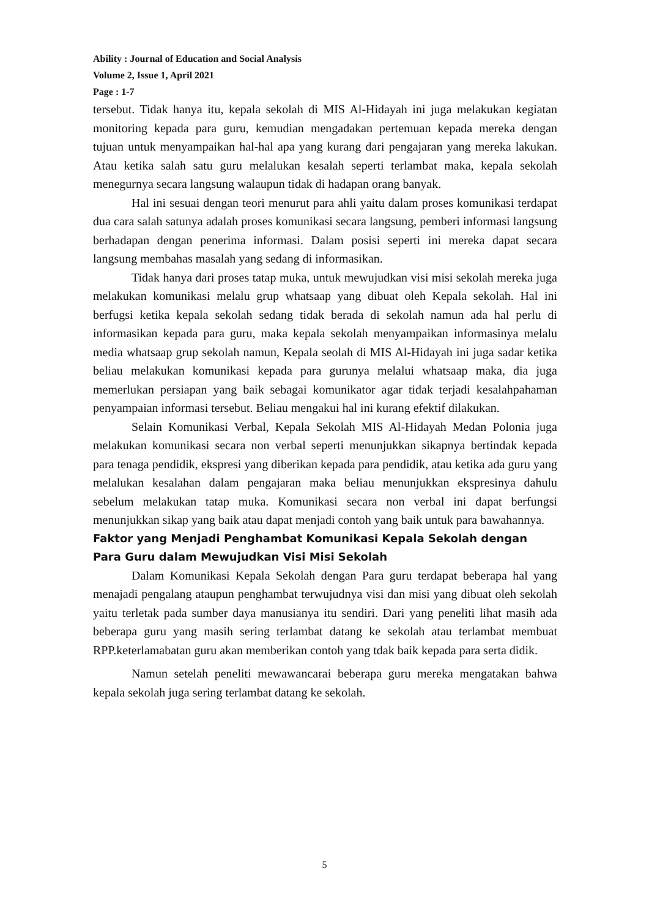Ability : Journal of Education and Social Analysis
Volume 2, Issue 1, April 2021
Page : 1-7
tersebut. Tidak hanya itu, kepala sekolah di MIS Al-Hidayah ini juga melakukan kegiatan monitoring kepada para guru, kemudian mengadakan pertemuan kepada mereka dengan tujuan untuk menyampaikan hal-hal apa yang kurang dari pengajaran yang mereka lakukan. Atau ketika salah satu guru melalukan kesalah seperti terlambat maka, kepala sekolah menegurnya secara langsung walaupun tidak di hadapan orang banyak.
Hal ini sesuai dengan teori menurut para ahli yaitu dalam proses komunikasi terdapat dua cara salah satunya adalah proses komunikasi secara langsung, pemberi informasi langsung berhadapan dengan penerima informasi. Dalam posisi seperti ini mereka dapat secara langsung membahas masalah yang sedang di informasikan.
Tidak hanya dari proses tatap muka, untuk mewujudkan visi misi sekolah mereka juga melakukan komunikasi melalu grup whatsaap yang dibuat oleh Kepala sekolah. Hal ini berfugsi ketika kepala sekolah sedang tidak berada di sekolah namun ada hal perlu di informasikan kepada para guru, maka kepala sekolah menyampaikan informasinya melalu media whatsaap grup sekolah namun, Kepala seolah di MIS Al-Hidayah ini juga sadar ketika beliau melakukan komunikasi kepada para gurunya melalui whatsaap maka, dia juga memerlukan persiapan yang baik sebagai komunikator agar tidak terjadi kesalahpahaman penyampaian informasi tersebut. Beliau mengakui hal ini kurang efektif dilakukan.
Selain Komunikasi Verbal, Kepala Sekolah MIS Al-Hidayah Medan Polonia juga melakukan komunikasi secara non verbal seperti menunjukkan sikapnya bertindak kepada para tenaga pendidik, ekspresi yang diberikan kepada para pendidik, atau ketika ada guru yang melalukan kesalahan dalam pengajaran maka beliau menunjukkan ekspresinya dahulu sebelum melakukan tatap muka. Komunikasi secara non verbal ini dapat berfungsi menunjukkan sikap yang baik atau dapat menjadi contoh yang baik untuk para bawahannya.
Faktor yang Menjadi Penghambat Komunikasi Kepala Sekolah dengan Para Guru dalam Mewujudkan Visi Misi Sekolah
Dalam Komunikasi Kepala Sekolah dengan Para guru terdapat beberapa hal yang menajadi pengalang ataupun penghambat terwujudnya visi dan misi yang dibuat oleh sekolah yaitu terletak pada sumber daya manusianya itu sendiri. Dari yang peneliti lihat masih ada beberapa guru yang masih sering terlambat datang ke sekolah atau terlambat membuat RPP.keterlamabatan guru akan memberikan contoh yang tdak baik kepada para serta didik.
Namun setelah peneliti mewawancarai beberapa guru mereka mengatakan bahwa kepala sekolah juga sering terlambat datang ke sekolah.
5